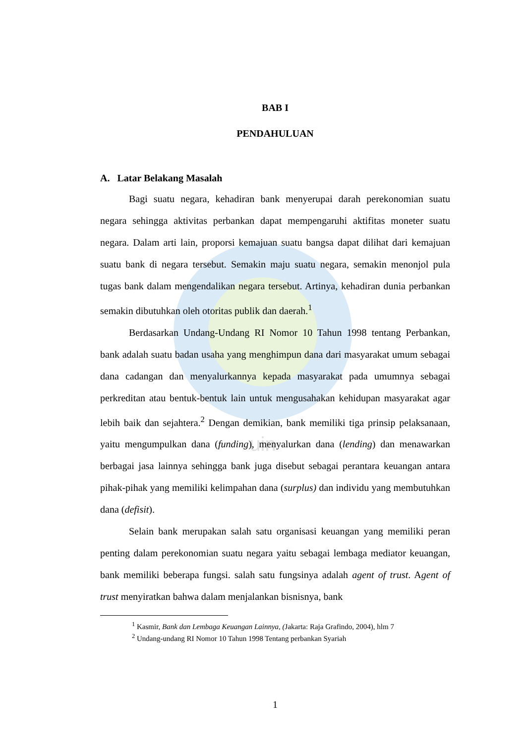uin
BAB I
PENDAHULUAN
A. Latar Belakang Masalah
Bagi suatu negara, kehadiran bank menyerupai darah perekonomian suatu negara sehingga aktivitas perbankan dapat mempengaruhi aktifitas moneter suatu negara. Dalam arti lain, proporsi kemajuan suatu bangsa dapat dilihat dari kemajuan suatu bank di negara tersebut. Semakin maju suatu negara, semakin menonjol pula tugas bank dalam mengendalikan negara tersebut. Artinya, kehadiran dunia perbankan semakin dibutuhkan oleh otoritas publik dan daerah.<sup>1</sup>
Berdasarkan Undang-Undang RI Nomor 10 Tahun 1998 tentang Perbankan, bank adalah suatu badan usaha yang menghimpun dana dari masyarakat umum sebagai dana cadangan dan menyalurkannya kepada masyarakat pada umumnya sebagai perkreditan atau bentuk-bentuk lain untuk mengusahakan kehidupan masyarakat agar lebih baik dan sejahtera.<sup>2</sup> Dengan demikian, bank memiliki tiga prinsip pelaksanaan, yaitu mengumpulkan dana (funding), menyalurkan dana (lending) dan menawarkan berbagai jasa lainnya sehingga bank juga disebut sebagai perantara keuangan antara pihak-pihak yang memiliki kelimpahan dana (surplus) dan individu yang membutuhkan dana (defisit).
Selain bank merupakan salah satu organisasi keuangan yang memiliki peran penting dalam perekonomian suatu negara yaitu sebagai lembaga mediator keuangan, bank memiliki beberapa fungsi. salah satu fungsinya adalah agent of trust. Agent of trust menyiratkan bahwa dalam menjalankan bisnisnya, bank
<sup>1</sup> Kasmir, Bank dan Lembaga Keuangan Lainnya, (Jakarta: Raja Grafindo, 2004), hlm 7
<sup>2</sup> Undang-undang RI Nomor 10 Tahun 1998 Tentang perbankan Syariah
1